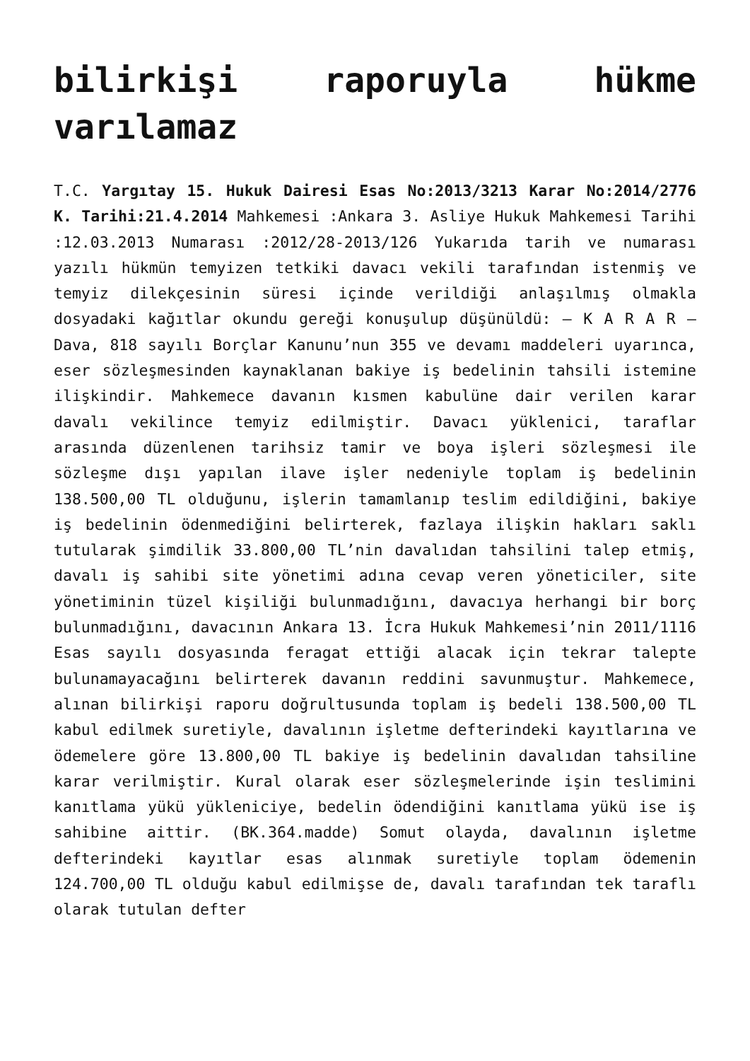bilirkişi raporuyla hükme varılamaz
T.C. Yargıtay 15. Hukuk Dairesi Esas No:2013/3213 Karar No:2014/2776 K. Tarihi:21.4.2014 Mahkemesi :Ankara 3. Asliye Hukuk Mahkemesi Tarihi :12.03.2013 Numarası :2012/28-2013/126 Yukarıda tarih ve numarası yazılı hükmün temyizen tetkiki davacı vekili tarafından istenmiş ve temyiz dilekçesinin süresi içinde verildiği anlaşılmış olmakla dosyadaki kağıtlar okundu gereği konuşulup düşünüldü: – K A R A R – Dava, 818 sayılı Borçlar Kanunu’nun 355 ve devamı maddeleri uyarınca, eser sözleşmesinden kaynaklanan bakiye iş bedelinin tahsili istemine ilişkindir. Mahkemece davanın kısmen kabulüne dair verilen karar davalı vekilince temyiz edilmiştir. Davacı yüklenici, taraflar arasında düzenlenen tarihsiz tamir ve boya işleri sözleşmesi ile sözleşme dışı yapılan ilave işler nedeniyle toplam iş bedelinin 138.500,00 TL olduğunu, işlerin tamamlanıp teslim edildiğini, bakiye iş bedelinin ödenmediğini belirterek, fazlaya ilişkin hakları saklı tutularak şimdilik 33.800,00 TL’nin davalıdan tahsilini talep etmiş, davalı iş sahibi site yönetimi adına cevap veren yöneticiler, site yönetiminin tüzel kişiliği bulunmadığını, davacıya herhangi bir borç bulunmadığını, davacının Ankara 13. İcra Hukuk Mahkemesi’nin 2011/1116 Esas sayılı dosyasında feragat ettiği alacak için tekrar talepte bulunamayacağını belirterek davanın reddini savunmuştur. Mahkemece, alınan bilirkişi raporu doğrultusunda toplam iş bedeli 138.500,00 TL kabul edilmek suretiyle, davalının işletme defterindeki kayıtlarına ve ödemelere göre 13.800,00 TL bakiye iş bedelinin davalıdan tahsiline karar verilmiştir. Kural olarak eser sözleşmelerinde işin teslimini kanıtlama yükü yükleniciye, bedelin ödendiğini kanıtlama yükü ise iş sahibine aittir. (BK.364.madde) Somut olayda, davalının işletme defterindeki kayıtlar esas alınmak suretiyle toplam ödemenin 124.700,00 TL olduğu kabul edilmişse de, davalı tarafından tek taraflı olarak tutulan defter